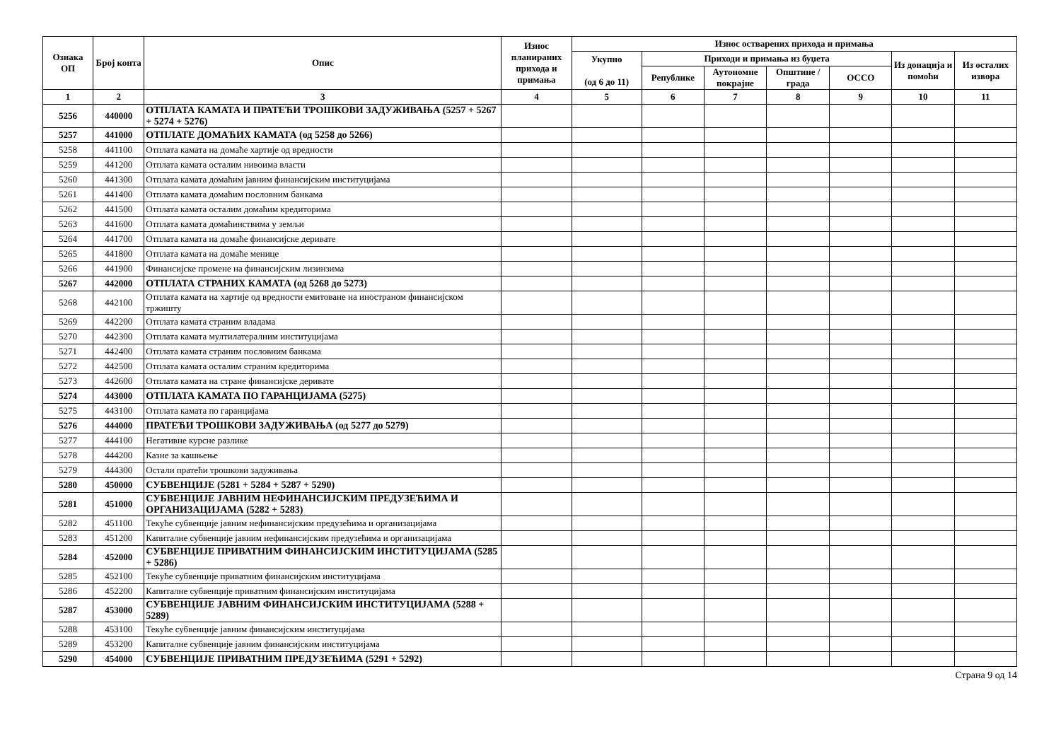| Ознака ОП | Број конта | Опис | Износ планираних прихода и примања | Износ остварених прихода и примања | | | | | | |
| --- | --- | --- | --- | --- | --- | --- | --- | --- | --- | --- |
| | | | | Укупно (од 6 до 11) | Приходи и примања из буџета | | | | Из донација и помоћи | Из осталих извора |
| | | | | | Републике | Аутономне покрајне | Општине / града | ОССО | | |
| 1 | 2 | 3 | 4 | 5 | 6 | 7 | 8 | 9 | 10 | 11 |
| 5256 | 440000 | ОТПЛАТА КАМАТА И ПРАТЕЋИ ТРОШКОВИ ЗАДУЖИВАЊА (5257 + 5267 + 5274 + 5276) | | | | | | | | |
| 5257 | 441000 | ОТПЛАТЕ ДОМАЋИХ КАМАТА (од 5258 до 5266) | | | | | | | | |
| 5258 | 441100 | Отплата камата на домаће хартије од вредности | | | | | | | | |
| 5259 | 441200 | Отплата камата осталим нивоима власти | | | | | | | | |
| 5260 | 441300 | Отплата камата домаћим јавним финансијским институцијама | | | | | | | | |
| 5261 | 441400 | Отплата камата домаћим пословним банкама | | | | | | | | |
| 5262 | 441500 | Отплата камата осталим домаћим кредиторима | | | | | | | | |
| 5263 | 441600 | Отплата камата домаћинствима у земљи | | | | | | | | |
| 5264 | 441700 | Отплата камата на домаће финансијске деривате | | | | | | | | |
| 5265 | 441800 | Отплата камата на домаће менице | | | | | | | | |
| 5266 | 441900 | Финансијске промене на финансијским лизинзима | | | | | | | | |
| 5267 | 442000 | ОТПЛАТА СТРАНИХ КАМАТА (од 5268 до 5273) | | | | | | | | |
| 5268 | 442100 | Отплата камата на хартије од вредности емитоване на иностраном финансијском тржишту | | | | | | | | |
| 5269 | 442200 | Отплата камата страним владама | | | | | | | | |
| 5270 | 442300 | Отплата камата мултилатералним институцијама | | | | | | | | |
| 5271 | 442400 | Отплата камата страним пословним банкама | | | | | | | | |
| 5272 | 442500 | Отплата камата осталим страним кредиторима | | | | | | | | |
| 5273 | 442600 | Отплата камата на стране финансијске деривате | | | | | | | | |
| 5274 | 443000 | ОТПЛАТА КАМАТА ПО ГАРАНЦИЈАМА (5275) | | | | | | | | |
| 5275 | 443100 | Отплата камата по гаранцијама | | | | | | | | |
| 5276 | 444000 | ПРАТЕЋИ ТРОШКОВИ ЗАДУЖИВАЊА (од 5277 до 5279) | | | | | | | | |
| 5277 | 444100 | Негативне курсне разлике | | | | | | | | |
| 5278 | 444200 | Казне за кашњење | | | | | | | | |
| 5279 | 444300 | Остали пратећи трошкови задуживања | | | | | | | | |
| 5280 | 450000 | СУБВЕНЦИЈЕ (5281 + 5284 + 5287 + 5290) | | | | | | | | |
| 5281 | 451000 | СУБВЕНЦИЈЕ ЈАВНИМ НЕФИНАНСИЈСКИМ ПРЕДУЗЕЋИМА И ОРГАНИЗАЦИЈАМА (5282 + 5283) | | | | | | | | |
| 5282 | 451100 | Текуће субвенције јавним нефинансијским предузећима и организацијама | | | | | | | | |
| 5283 | 451200 | Капиталне субвенције јавним нефинансијским предузећима и организацијама | | | | | | | | |
| 5284 | 452000 | СУБВЕНЦИЈЕ ПРИВАТНИМ ФИНАНСИЈСКИМ ИНСТИТУЦИЈАМА (5285 + 5286) | | | | | | | | |
| 5285 | 452100 | Текуће субвенције приватним финансијским институцијама | | | | | | | | |
| 5286 | 452200 | Капиталне субвенције приватним финансијским институцијама | | | | | | | | |
| 5287 | 453000 | СУБВЕНЦИЈЕ ЈАВНИМ ФИНАНСИЈСКИМ ИНСТИТУЦИЈАМА (5288 + 5289) | | | | | | | | |
| 5288 | 453100 | Текуће субвенције јавним финансијским институцијама | | | | | | | | |
| 5289 | 453200 | Капиталне субвенције јавним финансијским институцијама | | | | | | | | |
| 5290 | 454000 | СУБВЕНЦИЈЕ ПРИВАТНИМ ПРЕДУЗЕЋИМА (5291 + 5292) | | | | | | | | |
Страна 9 од 14